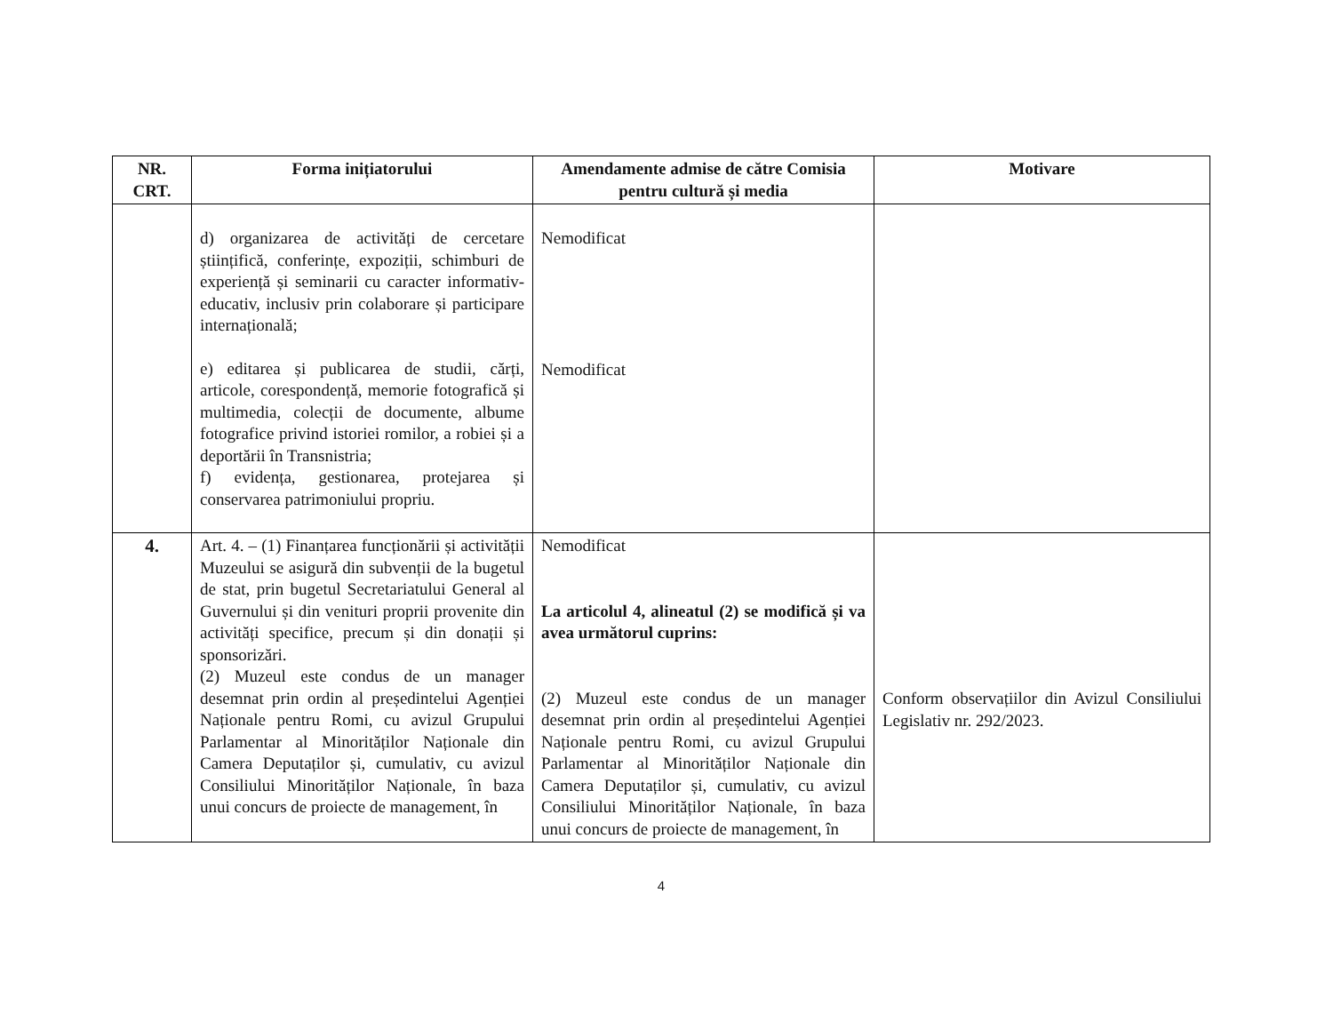| NR. CRT. | Forma inițiatorului | Amendamente admise de către Comisia pentru cultură și media | Motivare |
| --- | --- | --- | --- |
| | d) organizarea de activități de cercetare științifică, conferințe, expoziții, schimburi de experiență și seminarii cu caracter informativ- educativ, inclusiv prin colaborare și participare internațională; e) editarea și publicarea de studii, cărți, articole, corespondență, memorie fotografică și multimedia, colecții de documente, albume fotografice privind istoriei romilor, a robiei și a deportării în Transnistria; f) evidența, gestionarea, protejarea și conservarea patrimoniului propriu. | Nemodificat Nemodificat | |
| 4. | Art. 4. – (1) Finanțarea funcționării și activității Muzeului se asigură din subvenții de la bugetul de stat, prin bugetul Secretariatului General al Guvernului și din venituri proprii provenite din activități specifice, precum și din donații și sponsorizări. (2) Muzeul este condus de un manager desemnat prin ordin al președintelui Agenției Naționale pentru Romi, cu avizul Grupului Parlamentar al Minorităților Naționale din Camera Deputaților și, cumulativ, cu avizul Consiliului Minorităților Naționale, în baza unui concurs de proiecte de management, în | Nemodificat La articolul 4, alineatul (2) se modifică și va avea următorul cuprins: (2) Muzeul este condus de un manager desemnat prin ordin al președintelui Agenției Naționale pentru Romi, cu avizul Grupului Parlamentar al Minorităților Naționale din Camera Deputaților și, cumulativ, cu avizul Consiliului Minorităților Naționale, în baza unui concurs de proiecte de management, în | Conform observațiilor din Avizul Consiliului Legislativ nr. 292/2023. |
4